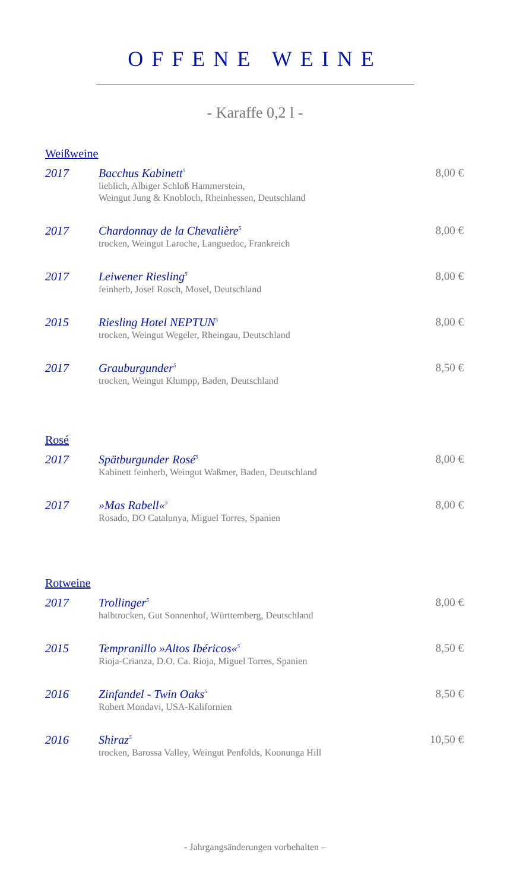OFFENE WEINE
- Karaffe 0,2 l -
Weißweine
2017 Bacchus Kabinett<sup>5</sup>
lieblich, Albiger Schloß Hammerstein,
Weingut Jung & Knobloch, Rheinhessen, Deutschland
8,00 €
2017 Chardonnay de la Chevalière<sup>5</sup>
trocken, Weingut Laroche, Languedoc, Frankreich
8,00 €
2017 Leiwener Riesling<sup>5</sup>
feinherb, Josef Rosch, Mosel, Deutschland
8,00 €
2015 Riesling Hotel NEPTUN<sup>5</sup>
trocken, Weingut Wegeler, Rheingau, Deutschland
8,00 €
2017 Grauburgunder<sup>5</sup>
trocken, Weingut Klumpp, Baden, Deutschland
8,50 €
Rosé
2017 Spätburgunder Rosé<sup>5</sup>
Kabinett feinherb, Weingut Waßmer, Baden, Deutschland
8,00 €
2017 »Mas Rabell«<sup>5</sup>
Rosado, DO Catalunya, Miguel Torres, Spanien
8,00 €
Rotweine
2017 Trollinger<sup>5</sup>
halbtrocken, Gut Sonnenhof, Württemberg, Deutschland
8,00 €
2015 Tempranillo »Altos Ibéricos«<sup>5</sup>
Rioja-Crianza, D.O. Ca. Rioja, Miguel Torres, Spanien
8,50 €
2016 Zinfandel - Twin Oaks<sup>5</sup>
Robert Mondavi, USA-Kalifornien
8,50 €
2016 Shiraz<sup>5</sup>
trocken, Barossa Valley, Weingut Penfolds, Koonunga Hill
10,50 €
- Jahrgangsänderungen vorbehalten –